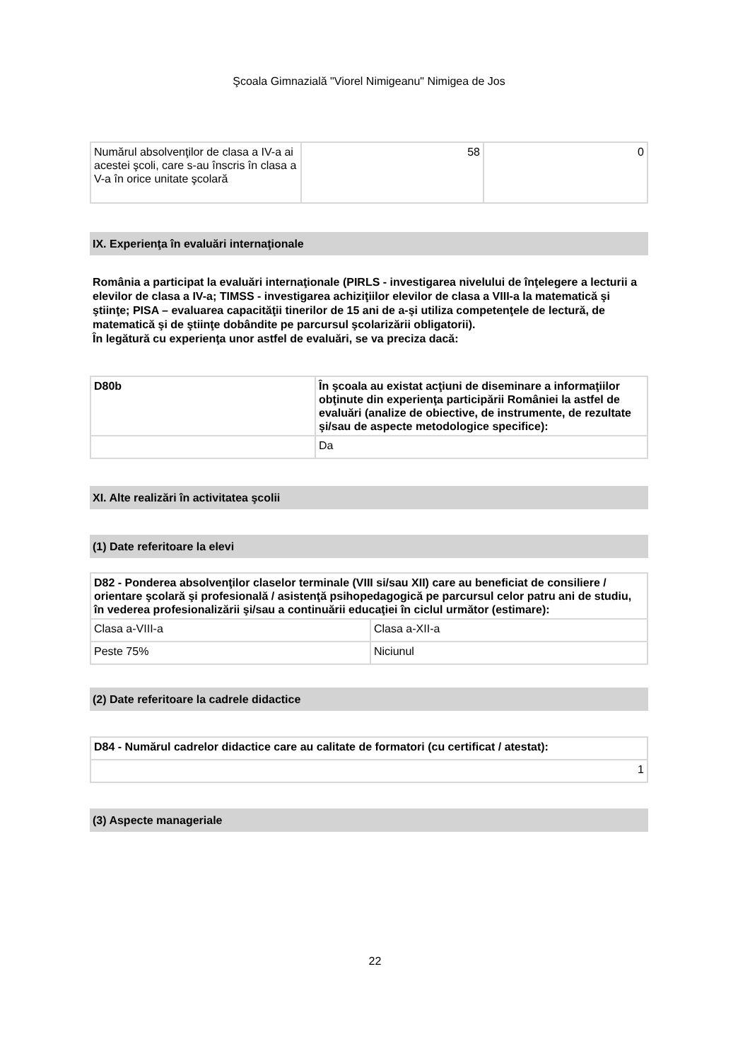Şcoala Gimnazială "Viorel Nimigeanu" Nimigea de Jos
| Numărul absolvenţilor de clasa a IV-a ai acestei şcoli, care s-au înscris în clasa a V-a în orice unitate şcolară | 58 | 0 |
IX. Experienţa în evaluări internaţionale
România a participat la evaluări internaţionale (PIRLS - investigarea nivelului de înţelegere a lecturii a elevilor de clasa a IV-a; TIMSS - investigarea achiziţiilor elevilor de clasa a VIII-a la matematică şi ştiinţe; PISA – evaluarea capacităţii tinerilor de 15 ani de a-şi utiliza competenţele de lectură, de matematică şi de ştiinţe dobândite pe parcursul şcolarizării obligatorii).
În legătură cu experienţa unor astfel de evaluări, se va preciza dacă:
| D80b | În şcoala au existat acţiuni de diseminare a informaţiilor obţinute din experienţa participării României la astfel de evaluări (analize de obiective, de instrumente, de rezultate şi/sau de aspecte metodologice specifice): |
| | Da |
XI. Alte realizări în activitatea şcolii
(1) Date referitoare la elevi
| D82 - Ponderea absolvenţilor claselor terminale (VIII si/sau XII) care au beneficiat de consiliere / orientare şcolară şi profesională / asistenţă psihopedagogică pe parcursul celor patru ani de studiu, în vederea profesionalizării şi/sau a continuării educaţiei în ciclul următor (estimare): | |
| Clasa a-VIII-a | Clasa a-XII-a |
| Peste 75% | Niciunul |
(2) Date referitoare la cadrele didactice
| D84 - Numărul cadrelor didactice care au calitate de formatori (cu certificat / atestat): |
| 1 |
(3) Aspecte manageriale
22